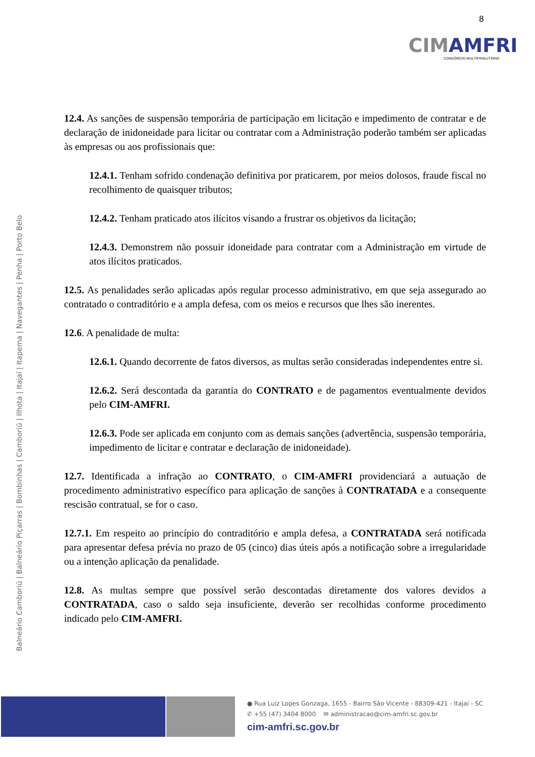8
CIMAMFRI
CONSÓRCIO MULTIFINALITÁRIO
Balneário Camboriú | Balneário Piçarras | Bombinhas | Camboriú | Ilhota | Itajaí | Itapema | Navegantes | Penha | Porto Belo
12.4. As sanções de suspensão temporária de participação em licitação e impedimento de contratar e de declaração de inidoneidade para licitar ou contratar com a Administração poderão também ser aplicadas às empresas ou aos profissionais que:
12.4.1. Tenham sofrido condenação definitiva por praticarem, por meios dolosos, fraude fiscal no recolhimento de quaisquer tributos;
12.4.2. Tenham praticado atos ilícitos visando a frustrar os objetivos da licitação;
12.4.3. Demonstrem não possuir idoneidade para contratar com a Administração em virtude de atos ilícitos praticados.
12.5. As penalidades serão aplicadas após regular processo administrativo, em que seja assegurado ao contratado o contraditório e a ampla defesa, com os meios e recursos que lhes são inerentes.
12.6. A penalidade de multa:
12.6.1. Quando decorrente de fatos diversos, as multas serão consideradas independentes entre si.
12.6.2. Será descontada da garantia do CONTRATO e de pagamentos eventualmente devidos pelo CIM-AMFRI.
12.6.3. Pode ser aplicada em conjunto com as demais sanções (advertência, suspensão temporária, impedimento de licitar e contratar e declaração de inidoneidade).
12.7. Identificada a infração ao CONTRATO, o CIM-AMFRI providenciará a autuação de procedimento administrativo específico para aplicação de sanções à CONTRATADA e a consequente rescisão contratual, se for o caso.
12.7.1. Em respeito ao princípio do contraditório e ampla defesa, a CONTRATADA será notificada para apresentar defesa prévia no prazo de 05 (cinco) dias úteis após a notificação sobre a irregularidade ou a intenção aplicação da penalidade.
12.8. As multas sempre que possível serão descontadas diretamente dos valores devidos a CONTRATADA, caso o saldo seja insuficiente, deverão ser recolhidas conforme procedimento indicado pelo CIM-AMFRI.
● Rua Luiz Lopes Gonzaga, 1655 - Bairro São Vicente - 88309-421 - Itajaí - SC
✆ +55 (47) 3404 8000 ✉ administracao@cim-amfri.sc.gov.br
cim-amfri.sc.gov.br